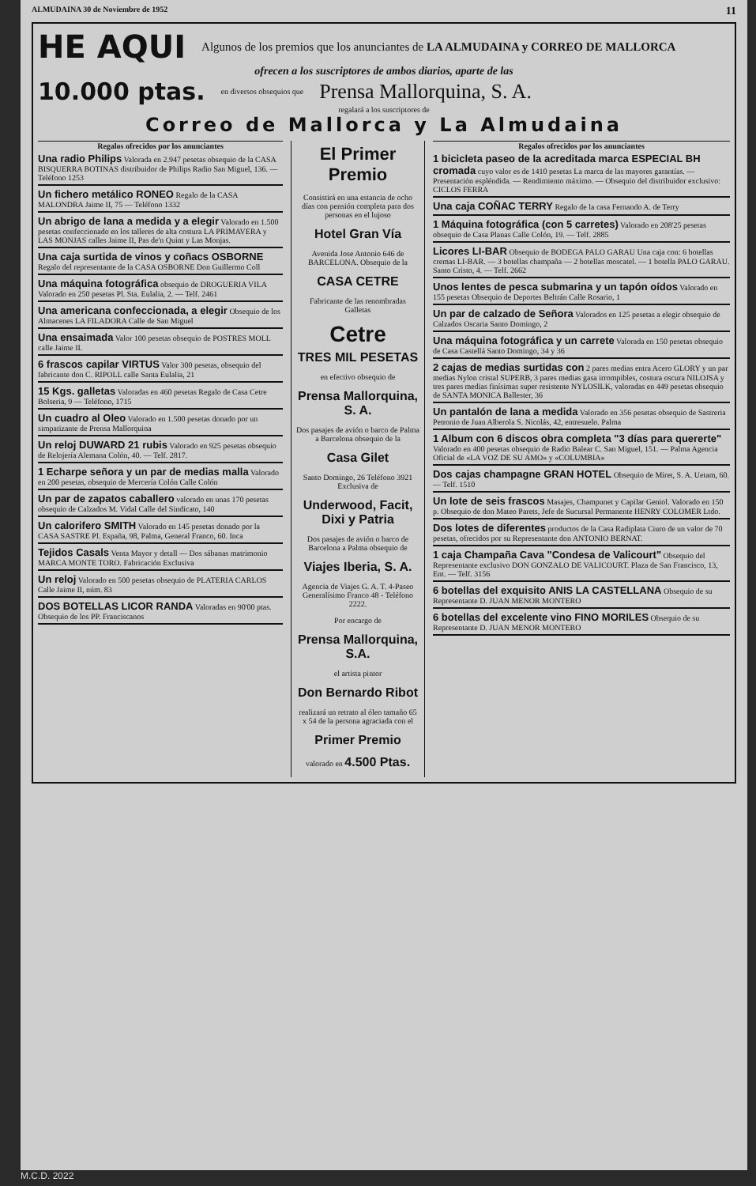ALMUDAINA 30 de Noviembre de 1952 11
HE AQUI
Algunos de los premios que los anunciantes de LA ALMUDAINA y CORREO DE MALLORCA
ofrecen a los suscriptores de ambos diarios, aparte de las
10.000 ptas.
en diversos obsequios que Prensa Mallorquina, S. A.
regalará a los suscriptores de
Correo de Mallorca y La Almudaina
Regalos ofrecidos por los anunciantes
Una radio Philips Valorada en 2.947 pesetas obsequio de la CASA BISQUERRA BOTINAS distribuidor de Philips Radio San Miguel, 136. — Teléfono 1253
Un fichero metálico RONEO Regalo de la CASA MALONDRA Jaime II, 75 — Teléfono 1332
Un abrigo de lana a medida y a elegir Valorado en 1.500 pesetas confeccionado en los talleres de alta costura LA PRIMAVERA y LAS MONJAS calles Jaime II, Pas de'n Quint y Las Monjas.
Una caja surtida de vinos y coñacs OSBORNE Regalo del representante de la CASA OSBORNE Don Guillermo Coll
Una máquina fotográfica obsequio de DROGUERIA VILA Valorado en 250 pesetas Pl. Sta. Eulalia, 2. — Telf. 2461
Una americana confeccionada, a elegir Obsequio de los Almacenes LA FILADORA Calle de San Miguel
Una ensaimada Valor 100 pesetas obsequio de POSTRES MOLL calle Jaime II.
6 frascos capilar VIRTUS Valor 300 pesetas, obsequio del fabricante don C. RIPOLL calle Santa Eulalia, 21
15 Kgs. galletas Valoradas en 460 pesetas Regalo de Casa Cetre Bolseria, 9 — Teléfono, 1715
Un cuadro al Oleo Valorado en 1.500 pesetas donado por un simpatizante de Prensa Mallorquina
Un reloj DUWARD 21 rubis Valorado en 925 pesetas obsequio de Relojería Alemana Colón, 40. — Telf. 2817.
1 Echarpe señora y un par de medias malla Valorado en 200 pesetas, obsequio de Mercería Colón Calle Colón
Un par de zapatos caballero valorado en unas 170 pesetas obsequio de Calzados M. Vidal Calle del Sindicato, 140
Un calorifero SMITH Valorado en 145 pesetas donado por la CASA SASTRE Pl. España, 98, Palma, General Franco, 60. Inca
Tejidos Casals Venta Mayor y detall — Dos sábanas matrimonio MARCA MONTE TORO. Fabricación Exclusiva
Un reloj Valorado en 500 pesetas obsequio de PLATERIA CARLOS Calle Jaime II, núm. 83
DOS BOTELLAS LICOR RANDA Valoradas en 90'00 ptas. Obsequio de los PP. Franciscanos
El Primer Premio
Consistirá en una estancia de ocho días con pensión completa para dos personas en el lujoso
Hotel Gran Vía
Avenida Jose Antonio 646 de BARCELONA. Obsequio de la
CASA CETRE
Fabricante de las renombradas Galletas
Cetre
TRES MIL PESETAS
en efectivo obsequio de
Prensa Mallorquina, S. A.
Dos pasajes de avión o barco de Palma a Barcelona obsequio de la
Casa Gilet
Santo Domingo, 26 Teléfono 3921 Exclusiva de
Underwood, Facit, Dixi y Patria
Dos pasajes de avión o barco de Barcelona a Palma obsequio de
Viajes Iberia, S. A.
Agencia de Viajes G. A. T. 4-Paseo Generalísimo Franco 48 - Teléfono 2222.
Por encargo de
Prensa Mallorquina, S.A.
el artista pintor
Don Bernardo Ribot
realizará un retrato al óleo tamaño 65 x 54 de la persona agraciada con el
Primer Premio
valorado en 4.500 Ptas.
Regalos ofrecidos por los anunciantes
1 bicicleta paseo de la acreditada marca ESPECIAL BH cromada cuyo valor es de 1410 pesetas La marca de las mayores garantías. — Presentación espléndida. — Rendimiento máximo. — Obsequio del distribuidor exclusivo: CICLOS FERRA
Una caja COÑAC TERRY Regalo de la casa Fernando A. de Terry
1 Máquina fotográfica (con 5 carretes) Valorado en 208'25 pesetas obsequio de Casa Planas Calle Colón, 19. — Telf. 2885
Licores LI-BAR Obsequio de BODEGA PALO GARAU Una caja con: 6 botellas cremas LI-BAR. — 3 botellas champaña — 2 botellas moscatel. — 1 botella PALO GARAU. Santo Cristo, 4. — Telf. 2662
Unos lentes de pesca submarina y un tapón oídos Valorado en 155 pesetas Obsequio de Deportes Beltrán Calle Rosario, 1
Un par de calzado de Señora Valorados en 125 pesetas a elegir obsequio de Calzados Oscaria Santo Domingo, 2
Una máquina fotográfica y un carrete Valorada en 150 pesetas obsequio de Casa Castellá Santo Domingo, 34 y 36
2 cajas de medias surtidas con 2 pares medias entra Acero GLORY y un par medias Nylon cristal SUPERB, 3 pares medias gasa irrompibles, costura oscura NILOJSA y tres pares medias finísimas super resistente NYLOSILK, valoradas en 449 pesetas obsequio de SANTA MONICA Ballester, 36
Un pantalón de lana a medida Valorado en 356 pesetas obsequio de Sastreria Petronio de Juan Alberola S. Nicolás, 42, entresuelo. Palma
1 Album con 6 discos obra completa "3 días para quererte" Valorado en 400 pesetas obsequio de Radio Balear C. San Miguel, 151. — Palma Agencia Oficial de «LA VOZ DE SU AMO» y «COLUMBIA»
Dos cajas champagne GRAN HOTEL Obsequio de Miret, S. A. Uetam, 60. — Telf. 1510
Un lote de seis frascos Masajes, Champunet y Capilar Geniol. Valorado en 150 p. Obsequio de don Mateo Parets, Jefe de Sucursal Permanente HENRY COLOMER Ltdo.
Dos lotes de diferentes productos de la Casa Radiplata Ciuro de un valor de 70 pesetas, ofrecidos por su Representante don ANTONIO BERNAT.
1 caja Champaña Cava "Condesa de Valicourt" Obsequio del Representante exclusivo DON GONZALO DE VALICOURT. Plaza de San Francisco, 13, Ent. — Telf. 3156
6 botellas del exquisito ANIS LA CASTELLANA Obsequio de su Representante D. JUAN MENOR MONTERO
6 botellas del excelente vino FINO MORILES Obsequio de su Representante D. JUAN MENOR MONTERO
M.C.D. 2022